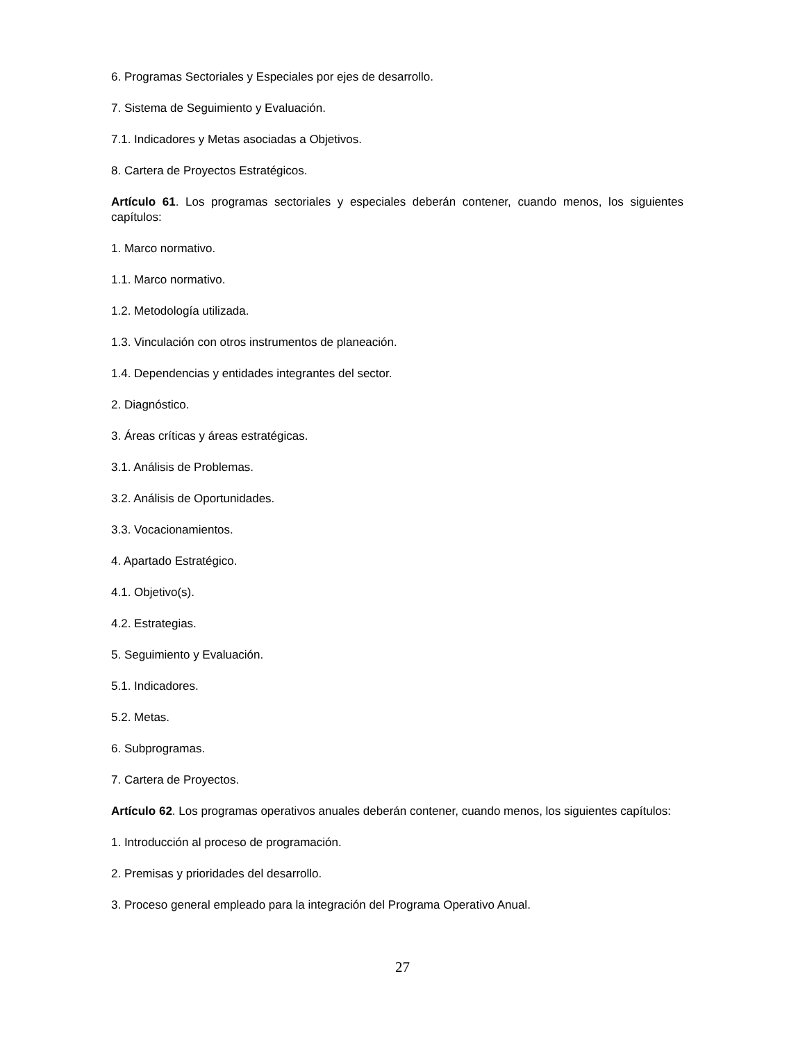6. Programas Sectoriales y Especiales por ejes de desarrollo.
7. Sistema de Seguimiento y Evaluación.
7.1. Indicadores y Metas asociadas a Objetivos.
8. Cartera de Proyectos Estratégicos.
Artículo 61. Los programas sectoriales y especiales deberán contener, cuando menos, los siguientes capítulos:
1. Marco normativo.
1.1. Marco normativo.
1.2. Metodología utilizada.
1.3. Vinculación con otros instrumentos de planeación.
1.4. Dependencias y entidades integrantes del sector.
2. Diagnóstico.
3. Áreas críticas y áreas estratégicas.
3.1. Análisis de Problemas.
3.2. Análisis de Oportunidades.
3.3. Vocacionamientos.
4. Apartado Estratégico.
4.1. Objetivo(s).
4.2. Estrategias.
5. Seguimiento y Evaluación.
5.1. Indicadores.
5.2. Metas.
6. Subprogramas.
7. Cartera de Proyectos.
Artículo 62. Los programas operativos anuales deberán contener, cuando menos, los siguientes capítulos:
1. Introducción al proceso de programación.
2. Premisas y prioridades del desarrollo.
3. Proceso general empleado para la integración del Programa Operativo Anual.
27